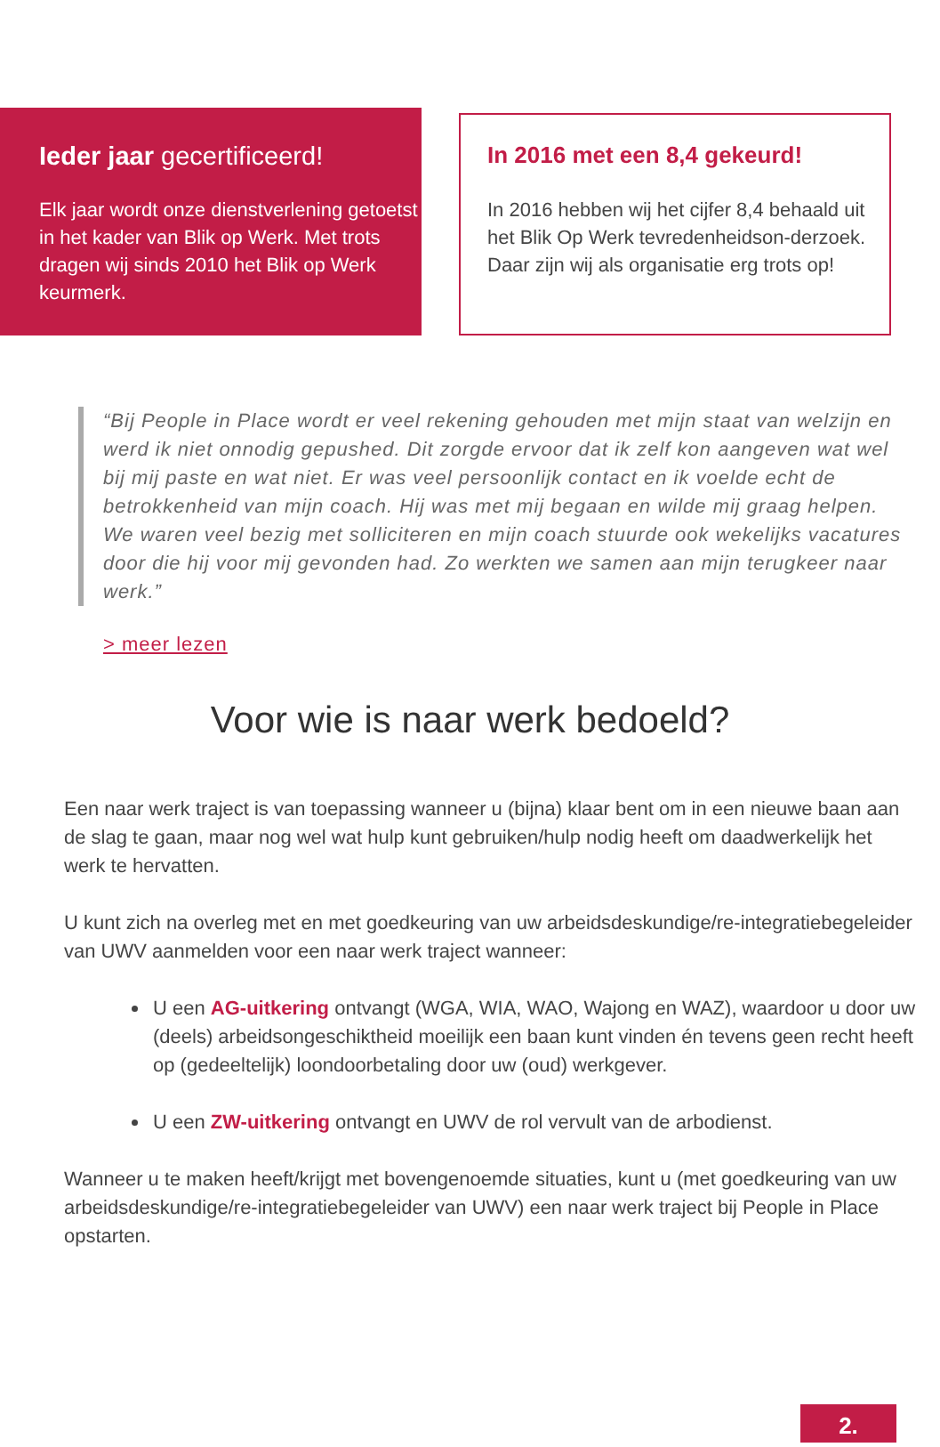Ieder jaar gecertificeerd!
Elk jaar wordt onze dienstverlening getoetst in het kader van Blik op Werk. Met trots dragen wij sinds 2010 het Blik op Werk keurmerk.
In 2016 met een 8,4 gekeurd!
In 2016 hebben wij het cijfer 8,4 behaald uit het Blik Op Werk tevredenheidson-derzoek. Daar zijn wij als organisatie erg trots op!
“Bij People in Place wordt er veel rekening gehouden met mijn staat van welzijn en werd ik niet onnodig gepushed. Dit zorgde ervoor dat ik zelf kon aangeven wat wel bij mij paste en wat niet. Er was veel persoonlijk contact en ik voelde echt de betrokkenheid van mijn coach. Hij was met mij begaan en wilde mij graag helpen. We waren veel bezig met solliciteren en mijn coach stuurde ook wekelijks vacatures door die hij voor mij gevonden had. Zo werkten we samen aan mijn terugkeer naar werk.”
> meer lezen
Voor wie is naar werk bedoeld?
Een naar werk traject is van toepassing wanneer u (bijna) klaar bent om in een nieuwe baan aan de slag te gaan, maar nog wel wat hulp kunt gebruiken/hulp nodig heeft om daadwerkelijk het werk te hervatten.
U kunt zich na overleg met en met goedkeuring van uw arbeidsdeskundige/re-integratiebegeleider van UWV aanmelden voor een naar werk traject wanneer:
U een AG-uitkering ontvangt (WGA, WIA, WAO, Wajong en WAZ), waardoor u door uw (deels) arbeidsongeschiktheid moeilijk een baan kunt vinden én tevens geen recht heeft op (gedeeltelijk) loondoorbetaling door uw (oud) werkgever.
U een ZW-uitkering ontvangt en UWV de rol vervult van de arbodienst.
Wanneer u te maken heeft/krijgt met bovengenoemde situaties, kunt u (met goedkeuring van uw arbeidsdeskundige/re-integratiebegeleider van UWV) een naar werk traject bij People in Place opstarten.
2.